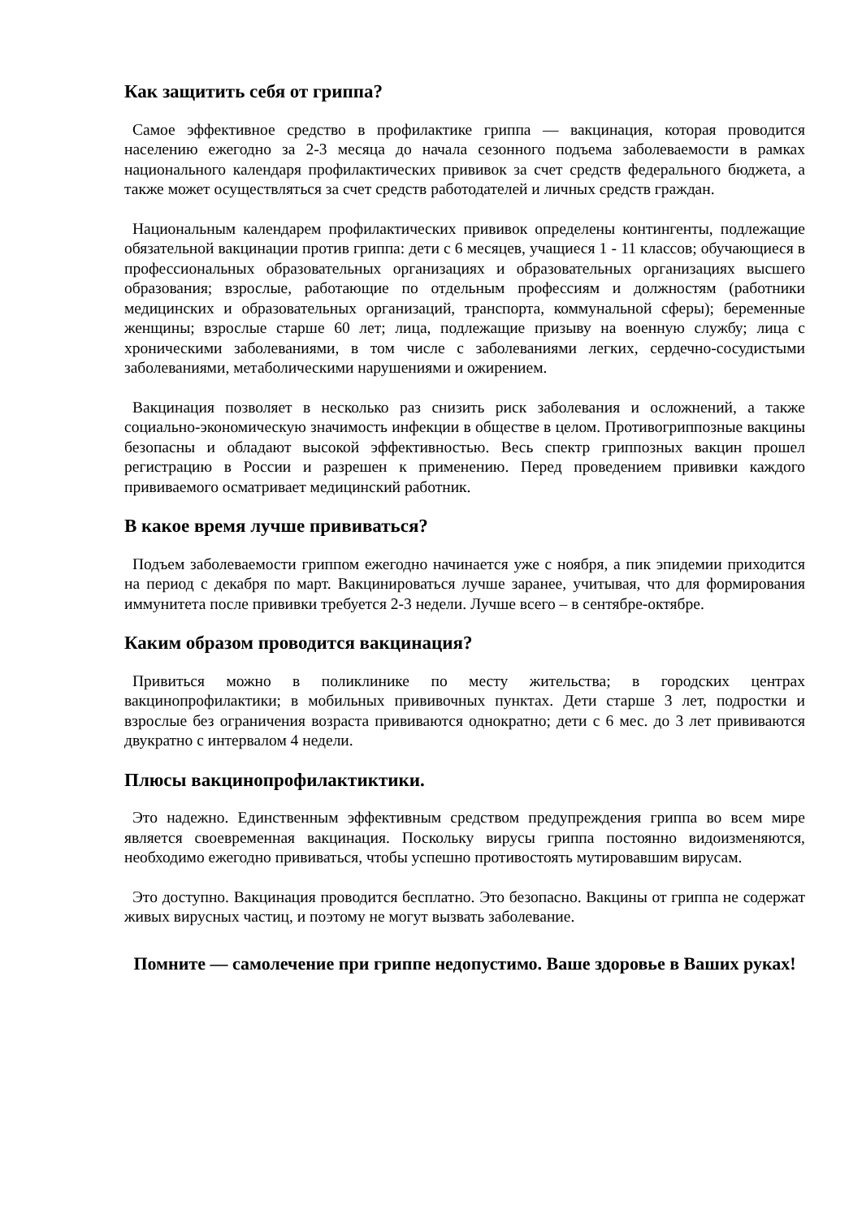Как защитить себя от гриппа?
Самое эффективное средство в профилактике гриппа — вакцинация, которая проводится населению ежегодно за 2-3 месяца до начала сезонного подъема заболеваемости в рамках национального календаря профилактических прививок за счет средств федерального бюджета, а также может осуществляться за счет средств работодателей и личных средств граждан.
Национальным календарем профилактических прививок определены контингенты, подлежащие обязательной вакцинации против гриппа: дети с 6 месяцев, учащиеся 1 - 11 классов; обучающиеся в профессиональных образовательных организациях и образовательных организациях высшего образования; взрослые, работающие по отдельным профессиям и должностям (работники медицинских и образовательных организаций, транспорта, коммунальной сферы); беременные женщины; взрослые старше 60 лет; лица, подлежащие призыву на военную службу; лица с хроническими заболеваниями, в том числе с заболеваниями легких, сердечно-сосудистыми заболеваниями, метаболическими нарушениями и ожирением.
Вакцинация позволяет в несколько раз снизить риск заболевания и осложнений, а также социально-экономическую значимость инфекции в обществе в целом. Противогриппозные вакцины безопасны и обладают высокой эффективностью. Весь спектр гриппозных вакцин прошел регистрацию в России и разрешен к применению. Перед проведением прививки каждого прививаемого осматривает медицинский работник.
В какое время лучше прививаться?
Подъем заболеваемости гриппом ежегодно начинается уже с ноября, а пик эпидемии приходится на период с декабря по март. Вакцинироваться лучше заранее, учитывая, что для формирования иммунитета после прививки требуется 2-3 недели. Лучше всего – в сентябре-октябре.
Каким образом проводится вакцинация?
Привиться можно в поликлинике по месту жительства; в городских центрах вакцинопрофилактики; в мобильных прививочных пунктах. Дети старше 3 лет, подростки и взрослые без ограничения возраста прививаются однократно; дети с 6 мес. до 3 лет прививаются двукратно с интервалом 4 недели.
Плюсы вакцинопрофилактиктики.
Это надежно. Единственным эффективным средством предупреждения гриппа во всем мире является своевременная вакцинация. Поскольку вирусы гриппа постоянно видоизменяются, необходимо ежегодно прививаться, чтобы успешно противостоять мутировавшим вирусам.
Это доступно. Вакцинация проводится бесплатно. Это безопасно. Вакцины от гриппа не содержат живых вирусных частиц, и поэтому не могут вызвать заболевание.
Помните — самолечение при гриппе недопустимо. Ваше здоровье в Ваших руках!